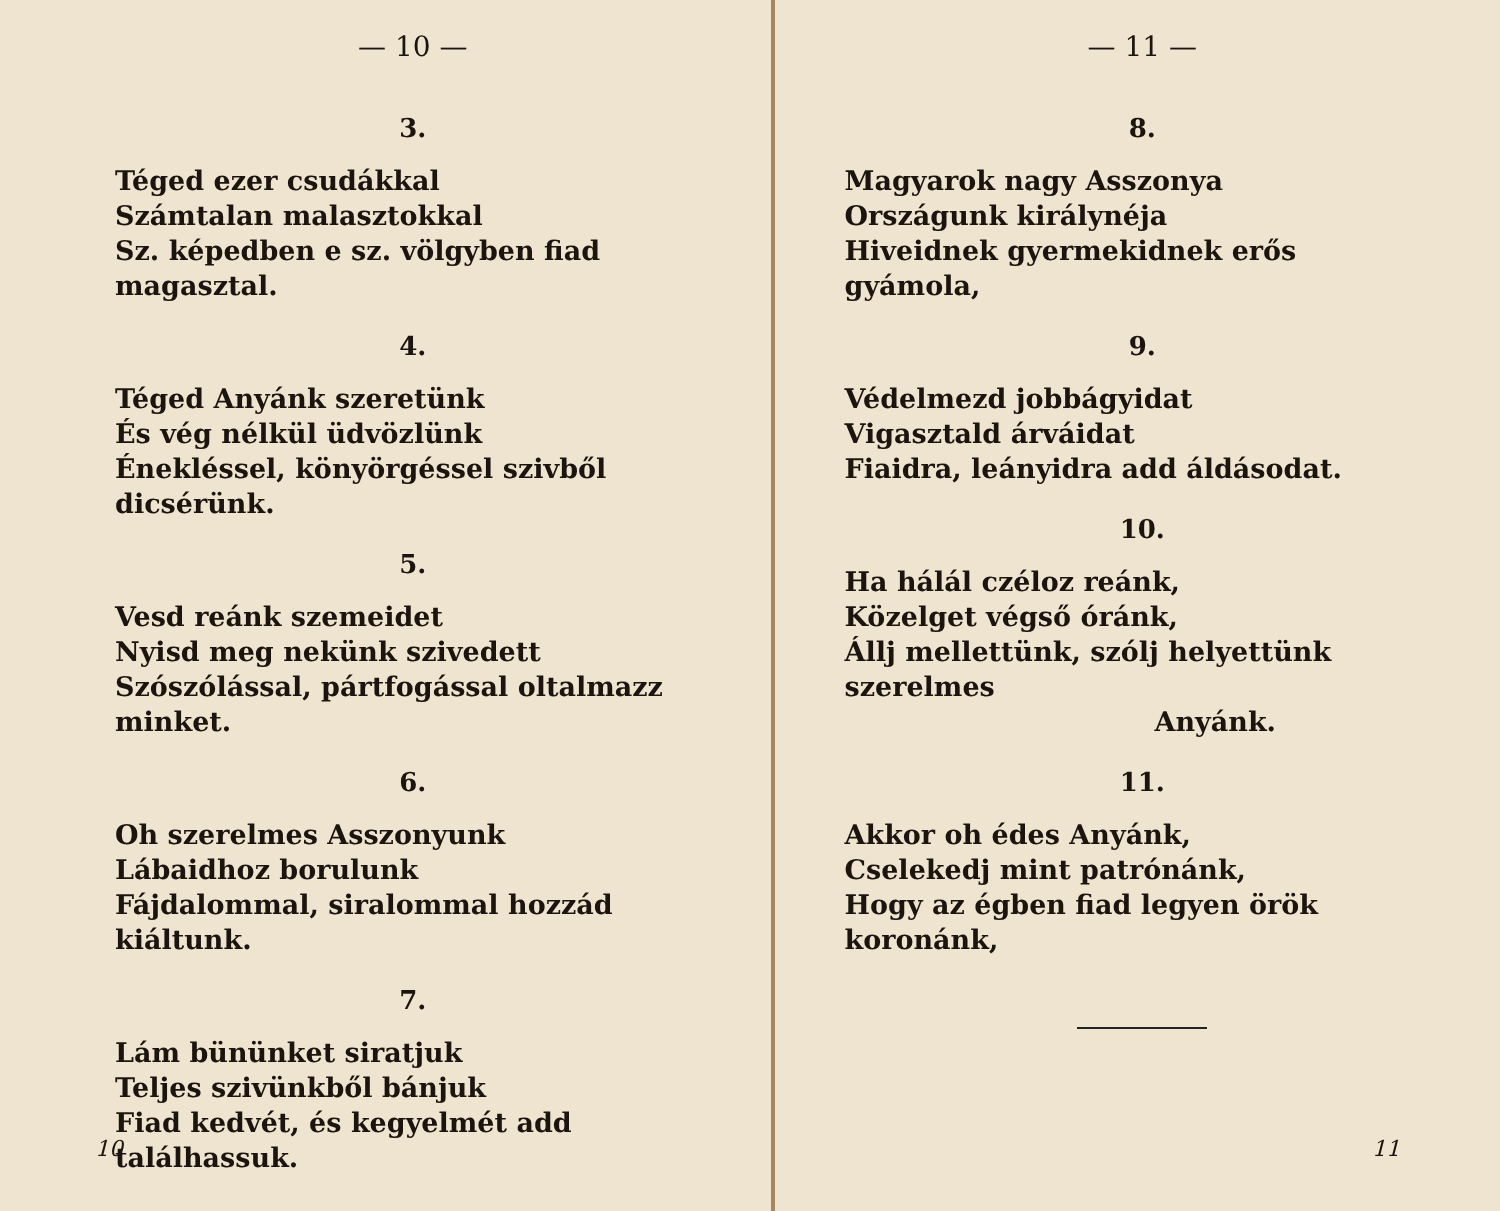— 10 —
3.
Téged ezer csudákkal
Számtalan malasztokkal
Sz. képedben e sz. völgyben fiad magasztal.
4.
Téged Anyánk szeretünk
És vég nélkül üdvözlünk
Énekléssel, könyörgéssel szivből dicsérünk.
5.
Vesd reánk szemeidet
Nyisd meg nekünk szivedett
Szószólással, pártfogással oltalmazz minket.
6.
Oh szerelmes Asszonyunk
Lábaidhoz borulunk
Fájdalommal, siralommal hozzád kiáltunk.
7.
Lám bününket siratjuk
Teljes szivünkből bánjuk
Fiad kedvét, és kegyelmét add találhassuk.
10
— 11 —
8.
Magyarok nagy Asszonya
Országunk királynéja
Hiveidnek gyermekidnek erős gyámola,
9.
Védelmezd jobbágyidat
Vigasztald árváidat
Fiaidra, leányidra add áldásodat.
10.
Ha hálál czéloz reánk,
Közelget végső óránk,
Állj mellettünk, szólj helyettünk szerelmes
Anyánk.
11.
Akkor oh édes Anyánk,
Cselekedj mint patrónánk,
Hogy az égben fiad legyen örök koronánk,
11